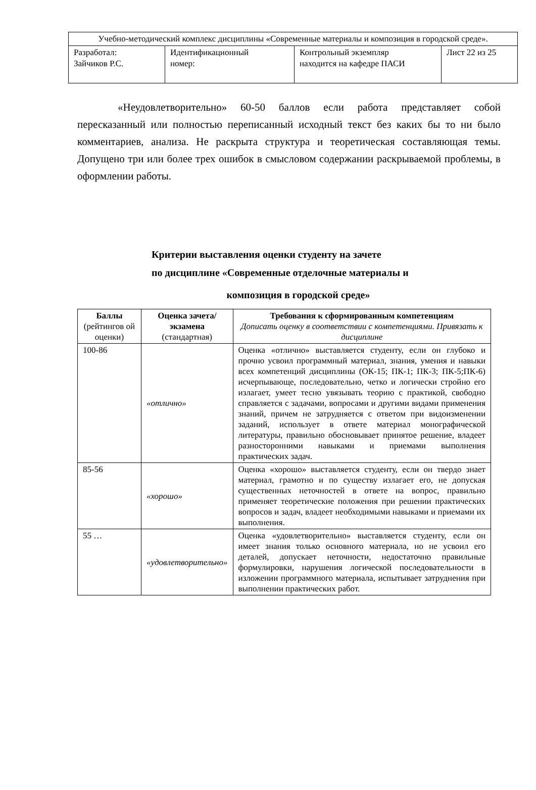| Учебно-методический комплекс дисциплины «Современные материалы и композиция в городской среде». | | | |
| Разработал: Зайчиков Р.С. | Идентификационный номер: | Контрольный экземпляр находится на кафедре ПАСИ | Лист 22 из 25 |
«Неудовлетворительно» 60-50 баллов если работа представляет собой пересказанный или полностью переписанный исходный текст без каких бы то ни было комментариев, анализа. Не раскрыта структура и теоретическая составляющая темы. Допущено три или более трех ошибок в смысловом содержании раскрываемой проблемы, в оформлении работы.
Критерии выставления оценки студенту на зачете
по дисциплине «Современные отделочные материалы и
композиция в городской среде»
| Баллы (рейтингов ой оценки) | Оценка зачета/ экзамена (стандартная) | Требования к сформированным компетенциям Дописать оценку в соответствии с компетенциями. Привязать к дисциплине |
| --- | --- | --- |
| 100-86 | «отлично» | Оценка «отлично» выставляется студенту, если он глубоко и прочно усвоил программный материал, знания, умения и навыки всех компетенций дисциплины (ОК-15; ПК-1; ПК-3; ПК-5;ПК-6) исчерпывающе, последовательно, четко и логически стройно его излагает, умеет тесно увязывать теорию с практикой, свободно справляется с задачами, вопросами и другими видами применения знаний, причем не затрудняется с ответом при видоизменении заданий, использует в ответе материал монографической литературы, правильно обосновывает принятое решение, владеет разносторонними навыками и приемами выполнения практических задач. |
| 85-56 | «хорошо» | Оценка «хорошо» выставляется студенту, если он твердо знает материал, грамотно и по существу излагает его, не допуская существенных неточностей в ответе на вопрос, правильно применяет теоретические положения при решении практических вопросов и задач, владеет необходимыми навыками и приемами их выполнения. |
| 55 … | «удовлетворительно» | Оценка «удовлетворительно» выставляется студенту, если он имеет знания только основного материала, но не усвоил его деталей, допускает неточности, недостаточно правильные формулировки, нарушения логической последовательности в изложении программного материала, испытывает затруднения при выполнении практических работ. |